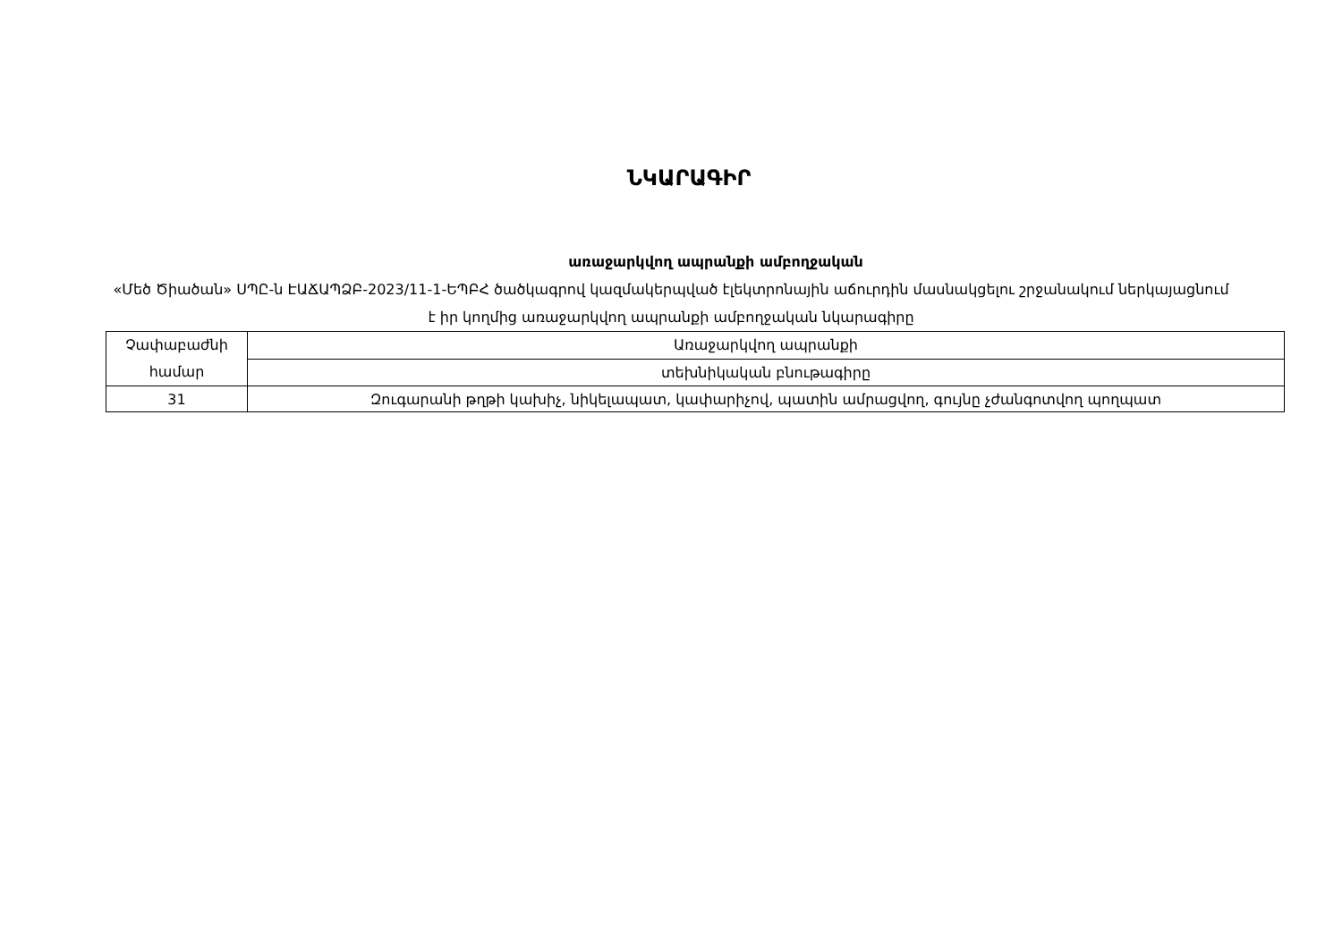ՆԿԱՐԱԳԻՐ
առաջարկվող ապրանքի ամբողջական
«Մեծ Ծիածան» ՍՊԸ-ն ԷԱՃԱՊՁԲ-2023/11-1-ԵՊԲՀ ծածկագրով կազմակերպված էլեկտրոնային աճուրդին մասնակցելու շրջանակում ներկայացնում է իր կողմից առաջարկվող ապրանքի ամբողջական նկարագիրը
| Չափաբաժնի համար | Առաջարկվող ապրանքի |
| | տեխնիկական բնութագիրը |
| 31 | Զուգարանի թղթի կախիչ, նիկելապատ, կափարիչով, պատին ամրացվող, գույնը չժանգոտվող պողպատ |